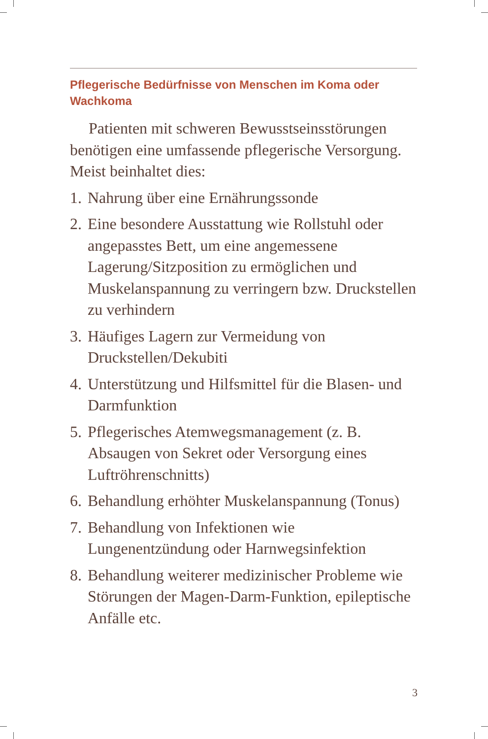Pflegerische Bedürfnisse von Menschen im Koma oder Wachkoma
Patienten mit schweren Bewusstseinsstörungen benötigen eine umfassende pflegerische Versorgung. Meist beinhaltet dies:
1. Nahrung über eine Ernährungssonde
2. Eine besondere Ausstattung wie Rollstuhl oder angepasstes Bett, um eine angemessene Lagerung/Sitzposition zu ermöglichen und Muskelanspannung zu verringern bzw. Druckstellen zu verhindern
3. Häufiges Lagern zur Vermeidung von Druckstellen/Dekubiti
4. Unterstützung und Hilfsmittel für die Blasen- und Darmfunktion
5. Pflegerisches Atemwegsmanagement (z. B. Absaugen von Sekret oder Versorgung eines Luftröhrenschnitts)
6. Behandlung erhöhter Muskelanspannung (Tonus)
7. Behandlung von Infektionen wie Lungenentzündung oder Harnwegsinfektion
8. Behandlung weiterer medizinischer Probleme wie Störungen der Magen-Darm-Funktion, epileptische Anfälle etc.
3